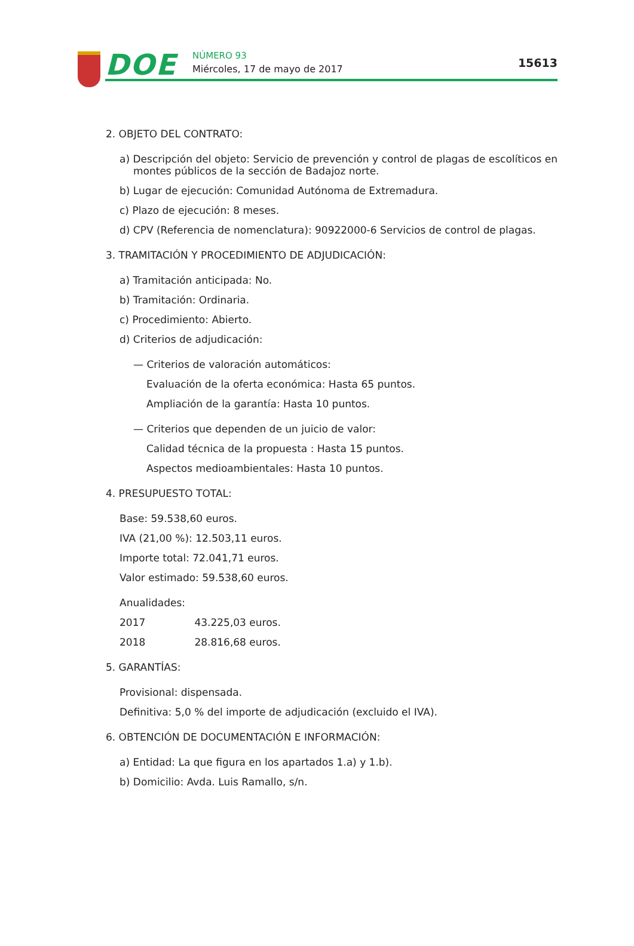DOE NÚMERO 93
Miércoles, 17 de mayo de 2017 15613
2. OBJETO DEL CONTRATO:
a) Descripción del objeto: Servicio de prevención y control de plagas de escolíticos en montes públicos de la sección de Badajoz norte.
b) Lugar de ejecución: Comunidad Autónoma de Extremadura.
c) Plazo de ejecución: 8 meses.
d) CPV (Referencia de nomenclatura): 90922000-6 Servicios de control de plagas.
3. TRAMITACIÓN Y PROCEDIMIENTO DE ADJUDICACIÓN:
a) Tramitación anticipada: No.
b) Tramitación: Ordinaria.
c) Procedimiento: Abierto.
d) Criterios de adjudicación:
— Criterios de valoración automáticos:
Evaluación de la oferta económica: Hasta 65 puntos.
Ampliación de la garantía: Hasta 10 puntos.
— Criterios que dependen de un juicio de valor:
Calidad técnica de la propuesta : Hasta 15 puntos.
Aspectos medioambientales: Hasta 10 puntos.
4. PRESUPUESTO TOTAL:
Base: 59.538,60 euros.
IVA (21,00 %): 12.503,11 euros.
Importe total: 72.041,71 euros.
Valor estimado: 59.538,60 euros.
Anualidades:
2017 43.225,03 euros.
2018 28.816,68 euros.
5. GARANTÍAS:
Provisional: dispensada.
Definitiva: 5,0 % del importe de adjudicación (excluido el IVA).
6. OBTENCIÓN DE DOCUMENTACIÓN E INFORMACIÓN:
a) Entidad: La que figura en los apartados 1.a) y 1.b).
b) Domicilio: Avda. Luis Ramallo, s/n.